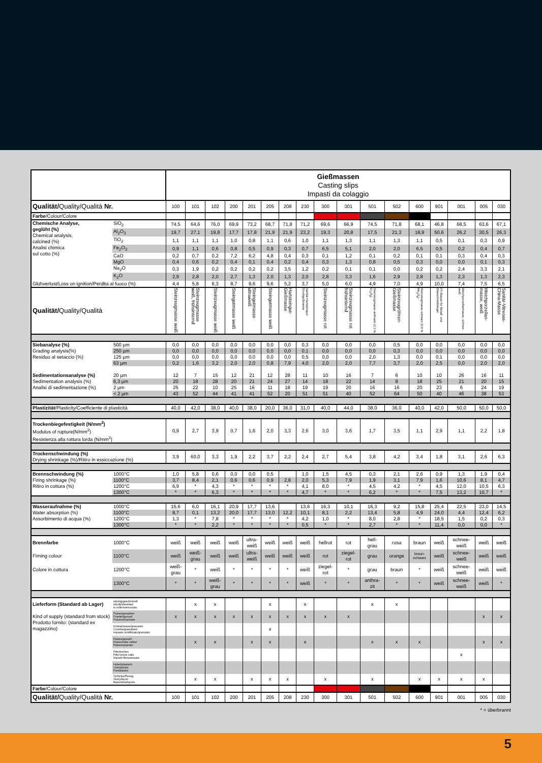| | | Gießmassen Casting slips Impasti da colaggio | | | | | | | | | | | | | | | | |
| Qualität/ Quality/Qualità Nr. | | 100 | 101 | 102 | 200 | 201 | 205 | 208 | 230 | 300 | 301 | 501 | 502 | 600 | 901 | 001 | 005 | 030 |
| Farbe /Colour/Colore | | | | | | | | | | | | | | | | | | |
| Chemische Analyse, geglüht (%) Chemical analysis, calcined (%) Analisi chimica sul cotto (%) | SiO<sub>2</sub> | 74,5 | 64,6 | 76,0 | 69,9 | 73,2 | 68,7 | 71,8 | 71,2 | 69,6 | 66,9 | 74,5 | 71,8 | 68,1 | 46,8 | 68,5 | 63,6 | 67,1 |
| | Al<sub>2</sub>O<sub>3</sub> | 19,7 | 27,1 | 19,8 | 17,7 | 17,8 | 21,9 | 21,9 | 23,2 | 19,3 | 20,8 | 17,5 | 21,3 | 18,9 | 50,6 | 26,2 | 30,5 | 26,3 |
| | TiO<sub>2</sub> | 1,1 | 1,1 | 1,1 | 1,0 | 0,8 | 1,1 | 0,6 | 1,0 | 1,1 | 1,3 | 1,1 | 1,3 | 1,1 | 0,5 | 0,1 | 0,3 | 0,9 |
| | Fe<sub>2</sub>O<sub>3</sub> | 0,9 | 1,1 | 0,6 | 0,8 | 0,5 | 0,9 | 0,3 | 0,7 | 6,5 | 5,1 | 2,0 | 2,0 | 6,5 | 0,5 | 0,2 | 0,4 | 0,7 |
| | CaO | 0,2 | 0,7 | 0,2 | 7,2 | 6,2 | 4,8 | 0,4 | 0,3 | 0,1 | 1,2 | 0,1 | 0,2 | 0,1 | 0,1 | 0,3 | 0,4 | 0,3 |
| | MgO | 0,4 | 0,6 | 0,2 | 0,4 | 0,1 | 0,4 | 0,2 | 0,4 | 0,3 | 1,3 | 0,8 | 0,5 | 0,3 | 0,0 | 0,0 | 0,1 | 0,3 |
| | Na<sub>2</sub>O | 0,3 | 1,9 | 0,2 | 0,2 | 0,2 | 0,2 | 3,5 | 1,2 | 0,2 | 0,1 | 0,1 | 0,0 | 0,2 | 0,2 | 2,4 | 3,3 | 2,1 |
| | K<sub>2</sub>O | 2,9 | 2,8 | 2,0 | 2,7 | 1,3 | 2,0 | 1,3 | 2,0 | 2,8 | 3,3 | 1,6 | 2,9 | 2,8 | 1,3 | 2,3 | 1,3 | 2,3 |
| Glühverlust/Loss on ignition/Perdita al fuoco (%) | | 4,4 | 5,8 | 6,3 | 8,7 | 9,6 | 9,6 | 5,2 | 3,7 | 5,0 | 6,0 | 4,9 | 7,0 | 4,9 | 10,0 | 7,4 | 7,5 | 6,5 |
| Qualität/ Quality/Qualità | | Steinzeugmasse weiß | Steinzeugmasse weiß, frühsinternd | Steinzeugmasse weiß | Steingutmasse weiß | Steingutmasse ultraweiß | Steingutmasse weiß | Hartsteingut-Gießmasse | Sanitär-Hartsteingut-Druckgußmasse | Steinzeugmasse rot | Steinzeugmasse rot frühsinternd | Steinzeugmasse anthrazit (2,3 % Cr<sub>2</sub>O<sub>3</sub>) | Steinzeugröhren-Gießmasse | Steinzeugmasse schwarz (2,0 % Mn<sub>3</sub>O<sub>4</sub>) | FF-Masse für Metall- und Glasschmelztiegel | Weichporzellanmasse, schnee-weiß | Weichporzellan-masse, weiß | Sanitär-Vitreous-China-Masse |
| Siebanalyse (%) Grading analysis(%) Residuo al setaccio (%) | 500 µm | 0,0 | 0,0 | 0,0 | 0,0 | 0,0 | 0,0 | 0,0 | 0,3 | 0,0 | 0,0 | 0,0 | 0,5 | 0,0 | 0,0 | 0,0 | 0,0 | 0,0 |
| | 250 µm | 0,0 | 0,0 | 0,0 | 0,0 | 0,0 | 0,0 | 0,0 | 0,1 | 0,0 | 0,0 | 0,0 | 0,3 | 0,0 | 0,0 | 0,0 | 0,0 | 0,0 |
| | 125 µm | 0,0 | 0,0 | 0,0 | 0,0 | 0,0 | 0,0 | 0,0 | 0,5 | 0,0 | 0,0 | 2,0 | 1,3 | 0,0 | 0,1 | 0,0 | 0,0 | 0,0 |
| | 63 µm | 0,2 | 1,6 | 3,2 | 2,0 | 2,0 | 0,8 | 7,9 | 4,0 | 2,0 | 2,0 | 7,7 | 3,7 | 2,0 | 2,5 | 0,0 | 2,0 | 2,0 |
| Sedimentationsanalyse (%) Sedimentation analysis (%) Analisi di sedimentazione (%) | 20 µm | 12 | 7 | 15 | 12 | 21 | 12 | 28 | 11 | 10 | 16 | 7 | 6 | 10 | 10 | 26 | 16 | 11 |
| | 6,3 µm | 20 | 18 | 28 | 20 | 21 | 24 | 27 | 14 | 18 | 22 | 14 | 8 | 18 | 25 | 21 | 20 | 15 |
| | 2 µm | 25 | 22 | 10 | 25 | 16 | 11 | 18 | 19 | 19 | 20 | 16 | 16 | 20 | 23 | 6 | 24 | 19 |
| | < 2 µm | 43 | 52 | 44 | 41 | 41 | 52 | 20 | 51 | 51 | 40 | 52 | 64 | 50 | 40 | 46 | 38 | 53 |
| Plastizität /Plasticity/Coefficiente di plasticità | | 40,0 | 42,0 | 38,0 | 40,0 | 38,0 | 20,0 | 36,0 | 31,0 | 40,0 | 44,0 | 38,0 | 36,0 | 40,0 | 42,0 | 50,0 | 50,0 | 50,0 |
| Trockenbiegefestigkeit (N/mm<sup>2</sup>) Modulus of rupture(N/mm<sup>2</sup>) Resistenza alla rottura lorda (N/mm<sup>2</sup>) | | 0,9 | 2,7 | 3,9 | 0,7 | 1,6 | 2,0 | 3,3 | 2,6 | 3,0 | 3,6 | 1,7 | 3,5 | 1,1 | 2,9 | 1,1 | 2,2 | 1,8 |
| Trockenschwindung (%) Drying shrinkage (%)/Ritiro in essiccazione (%) | | 3,9 | 60,0 | 3,3 | 1,9 | 2,2 | 3,7 | 2,2 | 2,4 | 2,7 | 5,4 | 3,8 | 4,2 | 3,4 | 1,8 | 3,1 | 2,6 | 6,3 |
| Brennschwindung (%) Firing shrinkage (%) Ritiro in cottura (%) | 1000°C | 1,0 | 5,8 | 0,6 | 0,0 | 0,0 | 0,5 | | 1,0 | 1,5 | 4,5 | 0,3 | 2,1 | 2,6 | 0,9 | 1,3 | 1,9 | 0,4 |
| | 1100°C | 3,7 | 8,4 | 2,1 | 0,6 | 0,6 | 0,9 | 2,8 | 2,0 | 5,3 | 7,9 | 1,9 | 3,1 | 7,9 | 1,6 | 10,6 | 8,1 | 4,7 |
| | 1200°C | 6,9 | * | 4,3 | * | * | * | * | 4,1 | 8,0 | * | 4,5 | 4,2 | * | 4,5 | 12,0 | 10,5 | 6,3 |
| | 1300°C | * | * | 6,3 | * | * | * | * | 4,7 | * | * | 6,2 | * | * | 7,5 | 13,2 | 10,7 | * |
| Wasseraufnahme (%) Water absorption (%) Assorbimento di acqua (%) | 1000°C | 15,6 | 6,0 | 16,1 | 20,9 | 17,7 | 13,6 | | 13,6 | 16,3 | 10,1 | 16,3 | 9,2 | 15,8 | 25,4 | 22,5 | 23,0 | 14,5 |
| | 1100°C | 8,7 | 0,1 | 13,2 | 20,0 | 17,7 | 13,0 | 12,2 | 10,1 | 8,1 | 2,2 | 13,4 | 5,8 | 4,9 | 24,0 | 4,4 | 12,4 | 6,2 |
| | 1200°C | 1,3 | * | 7,8 | * | * | * | * | 4,2 | 1,0 | * | 8,0 | 2,8 | * | 18,5 | 1,5 | 0,2 | 0,3 |
| | 1300°C | * | * | 2,2 | * | * | * | * | 0,5 | * | * | 2,7 | * | * | 11,4 | 0,0 | 0,0 | * |
| Brennfarbe | 1000°C | weiß | weiß | weiß | weiß | ultra- weiß | weiß | weiß | weiß | hellrot | rot | hell- grau | rosa | braun | weiß | schnee- weiß | weiß | weiß |
| Firning colour | 1100°C | weiß | weiß- grau | weiß | weiß | ultra- weiß | weiß | weiß | weiß | rot | ziegel- rot | grau | orange | braun- schwarz | weiß | schnee- weiß | weiß | weiß |
| Colore in cottura | 1200°C | weiß- grau | * | weiß | * | * | * | * | weiß | ziegel- rot | * | grau | braun | * | weiß | schnee- weiß | weiß | weiß |
| | 1300°C | * | * | weiß- grau | * | * | * | * | weiß | * | * | anthra- zit | * | * | weiß | schnee- weiß | weiß | * |
| Lieferform (Standard ab Lager) Kind of supply (standard from stock) Prodotto fornito: (standard ex magazzino) | stückig/geschnitzelt inbulk/shredded in zolle/sminuzzato | | x | x | | | x | | x | | | x | x | | | | | |
| | Pulver/gemahlen Powder/ground Pulvero/macinate | x | x | x | x | x | x | x | x | x | x | | | | | | x | x |
| | Krümelmasse/granuliert Crumbs/granulated Impasto umidificato/granulato | | | | | | x | | | | | | | | | | | |
| | Flakes/gewalzt Flakes/roller milled Flakes/spianato | | x | x | | x | x | | x | | | x | x | x | | | x | x |
| | Filterkuchen Filter-press cake Impasti filtropressata | | | | | | | | | | | | | | | x | | |
| | Hubel/plastisch Clots/plastic Pani/plastici | | | | | | | | | | | | | | | | | |
| | Schlicker/flüssig Slurry/liquid Barbottina/liquido | | x | x | | x | x | x | | x | | x | | x | x | x | x | |
| Farbe /Colour/Colore | | | | | | | | | | | | | | | | | | |
| Qualität/ Quality/Qualità Nr. | | 100 | 101 | 102 | 200 | 201 | 205 | 208 | 230 | 300 | 301 | 501 | 502 | 600 | 901 | 001 | 005 | 030 |
* = überbrannt
5